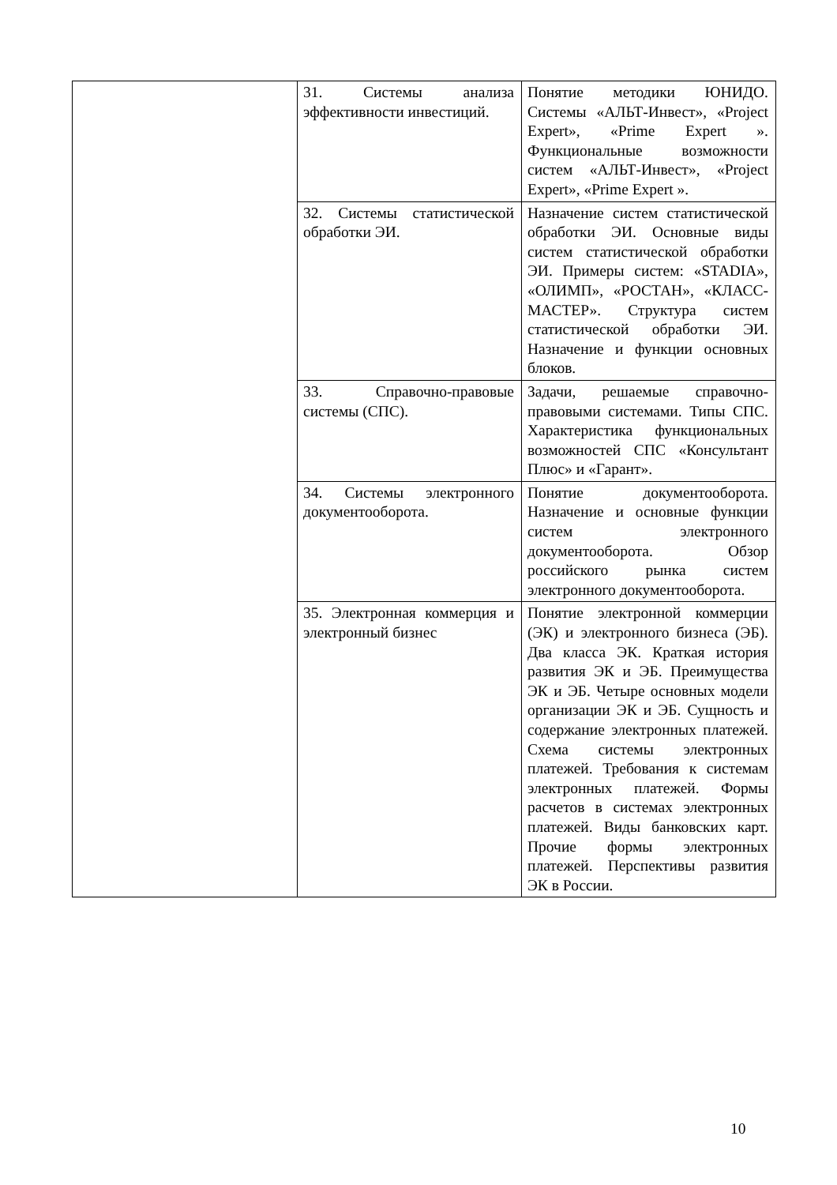| | 31. Системы анализа эффективности инвестиций. | Понятие методики ЮНИДО. Системы «АЛЬТ-Инвест», «Project Expert», «Prime Expert ». Функциональные возможности систем «АЛЬТ-Инвест», «Project Expert», «Prime Expert ». |
| | 32. Системы статистической обработки ЭИ. | Назначение систем статистической обработки ЭИ. Основные виды систем статистической обработки ЭИ. Примеры систем: «STADIA», «ОЛИМП», «РОСТАН», «КЛАСС-МАСТЕР». Структура систем статистической обработки ЭИ. Назначение и функции основных блоков. |
| | 33. Справочно-правовые системы (СПС). | Задачи, решаемые справочно-правовыми системами. Типы СПС. Характеристика функциональных возможностей СПС «Консультант Плюс» и «Гарант». |
| | 34. Системы электронного документооборота. | Понятие документооборота. Назначение и основные функции систем электронного документооборота. Обзор российского рынка систем электронного документооборота. |
| | 35. Электронная коммерция и электронный бизнес | Понятие электронной коммерции (ЭК) и электронного бизнеса (ЭБ). Два класса ЭК. Краткая история развития ЭК и ЭБ. Преимущества ЭК и ЭБ. Четыре основных модели организации ЭК и ЭБ. Сущность и содержание электронных платежей. Схема системы электронных платежей. Требования к системам электронных платежей. Формы расчетов в системах электронных платежей. Виды банковских карт. Прочие формы электронных платежей. Перспективы развития ЭК в России. |
10